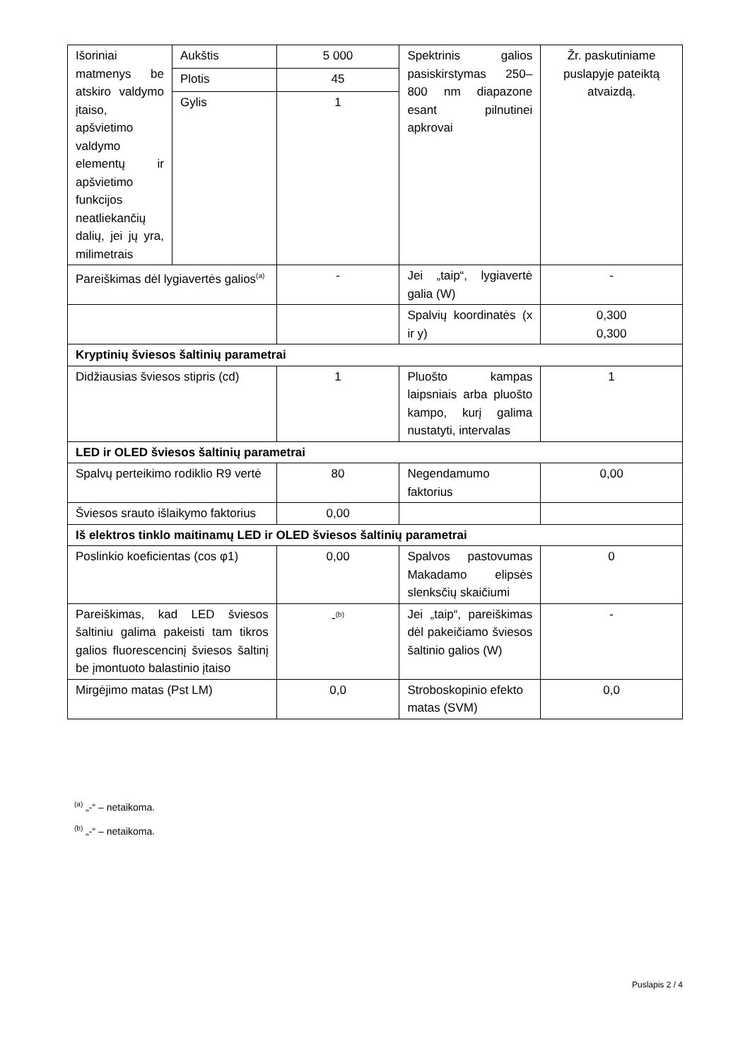| Išoriniai matmenys be atskiro valdymo įtaiso, apšvietimo valdymo elementų ir apšvietimo funkcijos neatliekančių dalių, jei jų yra, milimetrais | Aukštis | 5 000 | Spektrinis galios pasiskirstymas 250–800 nm diapazone esant pilnutinei apkrovai | Žr. paskutiniame puslapyje pateiktą atvaizdą. |
| | Plotis | 45 | | |
| | Gylis | 1 | | |
| Pareiškimas dėl lygiavertės galios<sup>(a)</sup> | | - | Jei „taip“, lygiavertė galia (W) | - |
| | | | Spalvių koordinatės (x ir y) | 0,300 0,300 |
| Kryptinių šviesos šaltinių parametrai | | | | |
| Didžiausias šviesos stipris (cd) | | 1 | Pluošto kampas laipsniais arba pluošto kampo, kurį galima nustatyti, intervalas | 1 |
| LED ir OLED šviesos šaltinių parametrai | | | | |
| Spalvų perteikimo rodiklio R9 vertė | | 80 | Negendamumo faktorius | 0,00 |
| Šviesos srauto išlaikymo faktorius | | 0,00 | | |
| Iš elektros tinklo maitinamų LED ir OLED šviesos šaltinių parametrai | | | | |
| Poslinkio koeficientas (cos φ1) | | 0,00 | Spalvos pastovumas Makadamo elipsės slenksčių skaičiumi | 0 |
| Pareiškimas, kad LED šviesos šaltiniu galima pakeisti tam tikros galios fluorescencinį šviesos šaltinį be įmontuoto balastinio įtaiso | | -<sup>(b)</sup> | Jei „taip“, pareiškimas dėl pakeičiamo šviesos šaltinio galios (W) | - |
| Mirgėjimo matas (Pst LM) | | 0,0 | Stroboskopinio efekto matas (SVM) | 0,0 |
<sup>(a)</sup> „-“ – netaikoma.
<sup>(b)</sup> „-“ – netaikoma.
Puslapis 2 / 4